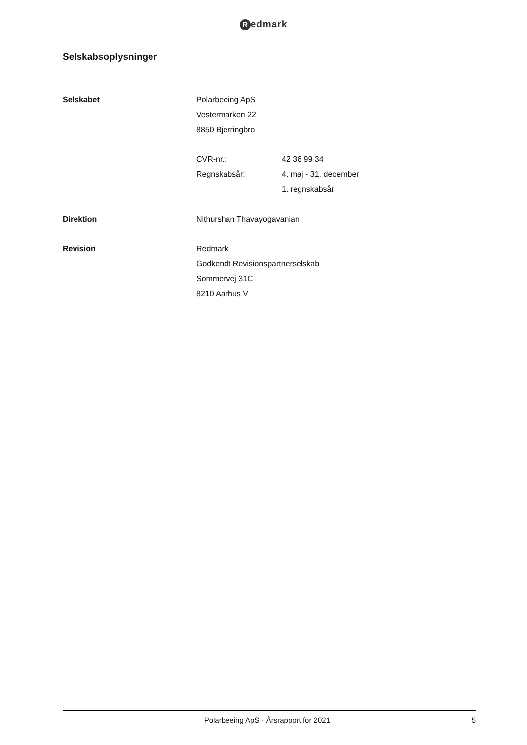Redmark
Selskabsoplysninger
Selskabet Polarbeeing ApS
Vestermarken 22
8850 Bjerringbro
CVR-nr.: 42 36 99 34
Regnskabsår: 4. maj - 31. december
1. regnskabsår
Direktion Nithurshan Thavayogavanian
Revision Redmark
Godkendt Revisionspartnerselskab
Sommervej 31C
8210 Aarhus V
Polarbeeing ApS · Årsrapport for 2021
5